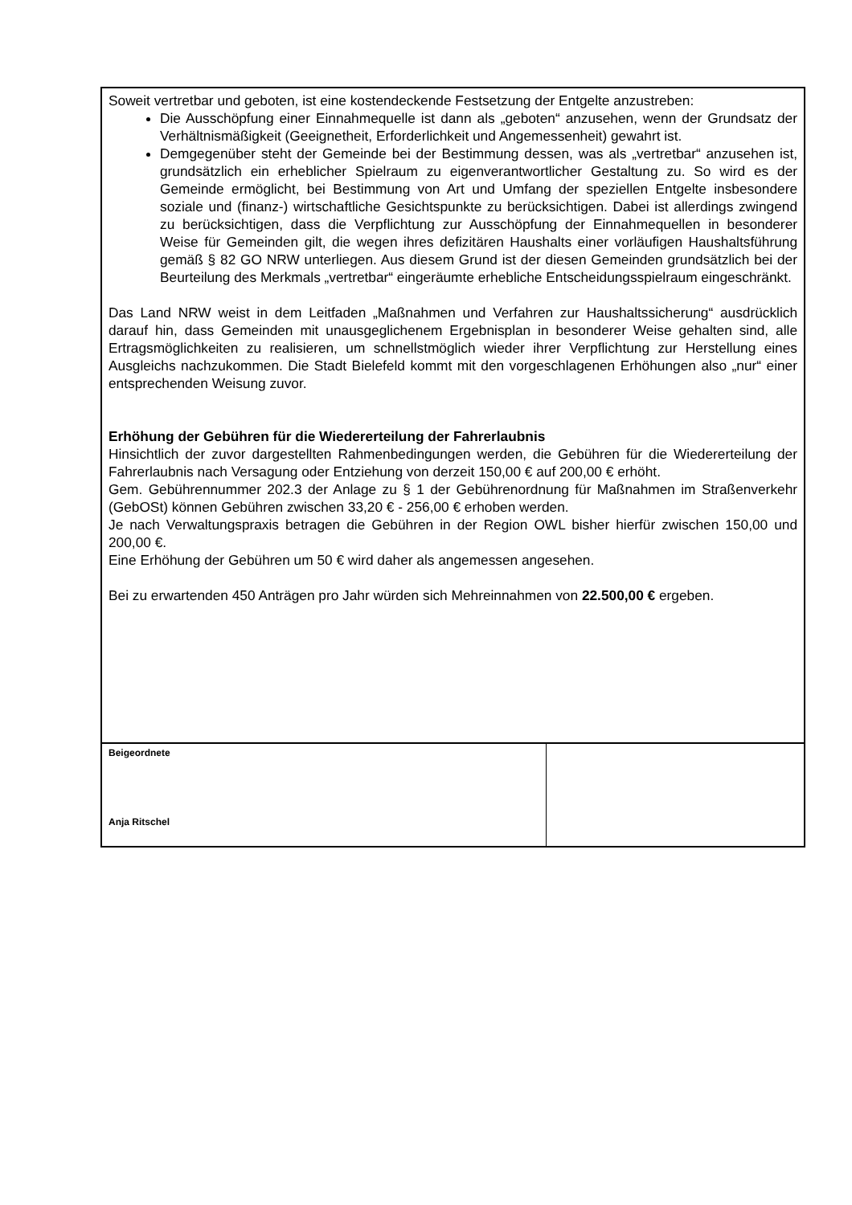Soweit vertretbar und geboten, ist eine kostendeckende Festsetzung der Entgelte anzustreben:
Die Ausschöpfung einer Einnahmequelle ist dann als „geboten“ anzusehen, wenn der Grundsatz der Verhältnismäßigkeit (Geeignetheit, Erforderlichkeit und Angemessenheit) gewahrt ist.
Demgegenüber steht der Gemeinde bei der Bestimmung dessen, was als „vertretbar“ anzusehen ist, grundsätzlich ein erheblicher Spielraum zu eigenverantwortlicher Gestaltung zu. So wird es der Gemeinde ermöglicht, bei Bestimmung von Art und Umfang der speziellen Entgelte insbesondere soziale und (finanz-) wirtschaftliche Gesichtspunkte zu berücksichtigen. Dabei ist allerdings zwingend zu berücksichtigen, dass die Verpflichtung zur Ausschöpfung der Einnahmequellen in besonderer Weise für Gemeinden gilt, die wegen ihres defizitären Haushalts einer vorläufigen Haushaltsführung gemäß § 82 GO NRW unterliegen. Aus diesem Grund ist der diesen Gemeinden grundsätzlich bei der Beurteilung des Merkmals „vertretbar“ eingeräumte erhebliche Entscheidungsspielraum eingeschränkt.
Das Land NRW weist in dem Leitfaden „Maßnahmen und Verfahren zur Haushaltssicherung“ ausdrücklich darauf hin, dass Gemeinden mit unausgeglichenem Ergebnisplan in besonderer Weise gehalten sind, alle Ertragsmöglichkeiten zu realisieren, um schnellstmöglich wieder ihrer Verpflichtung zur Herstellung eines Ausgleichs nachzukommen. Die Stadt Bielefeld kommt mit den vorgeschlagenen Erhöhungen also „nur“ einer entsprechenden Weisung zuvor.
Erhöhung der Gebühren für die Wiedererteilung der Fahrerlaubnis
Hinsichtlich der zuvor dargestellten Rahmenbedingungen werden, die Gebühren für die Wiedererteilung der Fahrerlaubnis nach Versagung oder Entziehung von derzeit 150,00 € auf 200,00 € erhöht.
Gem. Gebührennummer 202.3 der Anlage zu § 1 der Gebührenordnung für Maßnahmen im Straßenverkehr (GebOSt) können Gebühren zwischen 33,20 € - 256,00 € erhoben werden.
Je nach Verwaltungspraxis betragen die Gebühren in der Region OWL bisher hierfür zwischen 150,00 und 200,00 €.
Eine Erhöhung der Gebühren um 50 € wird daher als angemessen angesehen.
Bei zu erwartenden 450 Anträgen pro Jahr würden sich Mehreinnahmen von 22.500,00 € ergeben.
Beigeordnete
Anja Ritschel